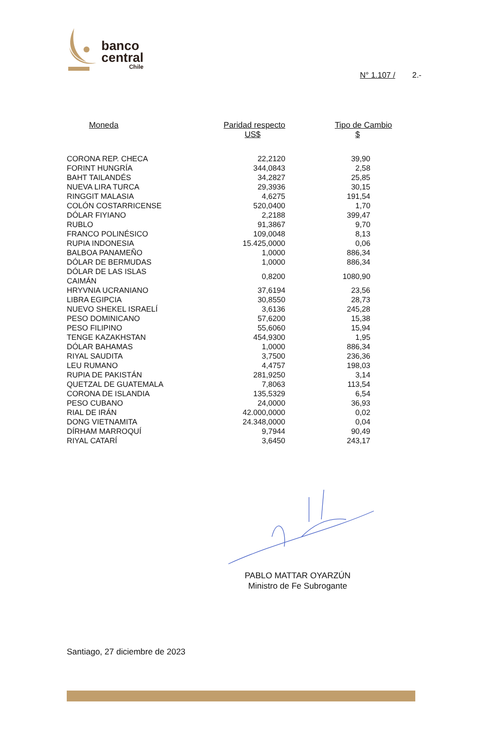banco
central
Chile
N° 1.107 / 2.-
| Moneda | Paridad respecto US$ | Tipo de Cambio $ |
| --- | --- | --- |
| CORONA REP. CHECA | 22,2120 | 39,90 |
| FORINT HUNGRÍA | 344,0843 | 2,58 |
| BAHT TAILANDÉS | 34,2827 | 25,85 |
| NUEVA LIRA TURCA | 29,3936 | 30,15 |
| RINGGIT MALASIA | 4,6275 | 191,54 |
| COLÓN COSTARRICENSE | 520,0400 | 1,70 |
| DÓLAR FIYIANO | 2,2188 | 399,47 |
| RUBLO | 91,3867 | 9,70 |
| FRANCO POLINÉSICO | 109,0048 | 8,13 |
| RUPIA INDONESIA | 15.425,0000 | 0,06 |
| BALBOA PANAMEÑO | 1,0000 | 886,34 |
| DÓLAR DE BERMUDAS | 1,0000 | 886,34 |
| DÓLAR DE LAS ISLAS CAIMÁN | 0,8200 | 1080,90 |
| HRYVNIA UCRANIANO | 37,6194 | 23,56 |
| LIBRA EGIPCIA | 30,8550 | 28,73 |
| NUEVO SHEKEL ISRAELÍ | 3,6136 | 245,28 |
| PESO DOMINICANO | 57,6200 | 15,38 |
| PESO FILIPINO | 55,6060 | 15,94 |
| TENGE KAZAKHSTAN | 454,9300 | 1,95 |
| DÓLAR BAHAMAS | 1,0000 | 886,34 |
| RIYAL SAUDITA | 3,7500 | 236,36 |
| LEU RUMANO | 4,4757 | 198,03 |
| RUPIA DE PAKISTÁN | 281,9250 | 3,14 |
| QUETZAL DE GUATEMALA | 7,8063 | 113,54 |
| CORONA DE ISLANDIA | 135,5329 | 6,54 |
| PESO CUBANO | 24,0000 | 36,93 |
| RIAL DE IRÁN | 42.000,0000 | 0,02 |
| DONG VIETNAMITA | 24.348,0000 | 0,04 |
| DÍRHAM MARROQUÍ | 9,7944 | 90,49 |
| RIYAL CATARÍ | 3,6450 | 243,17 |
PABLO MATTAR OYARZÚN
Ministro de Fe Subrogante
Santiago, 27 diciembre de 2023